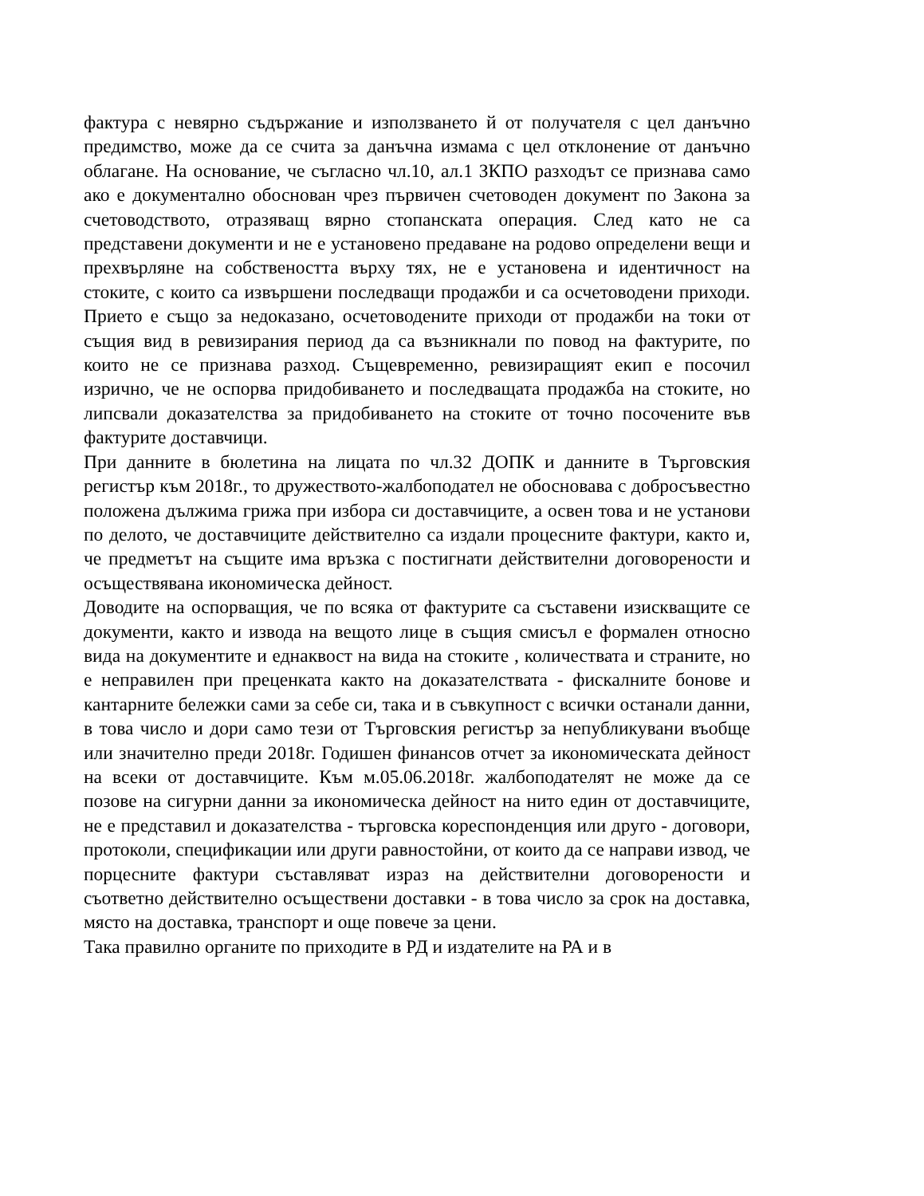фактура с невярно съдържание и използването й от получателя с цел данъчно предимство, може да се счита за данъчна измама с цел отклонение от данъчно облагане. На основание, че съгласно чл.10, ал.1 ЗКПО разходът се признава само ако е документално обоснован чрез първичен счетоводен документ по Закона за счетоводството, отразяващ вярно стопанската операция. След като не са представени документи и не е установено предаване на родово определени вещи и прехвърляне на собствеността върху тях, не е установена и идентичност на стоките, с които са извършени последващи продажби и са осчетоводени приходи. Прието е също за недоказано, осчетоводените приходи от продажби на токи от същия вид в ревизирания период да са възникнали по повод на фактурите, по които не се признава разход. Същевременно, ревизиращият екип е посочил изрично, че не оспорва придобиването и последващата продажба на стоките, но липсвали доказателства за придобиването на стоките от точно посочените във фактурите доставчици.
При данните в бюлетина на лицата по чл.32 ДОПК и данните в Търговския регистър към 2018г., то дружеството-жалбоподател не обосновава с добросъвестно положена дължима грижа при избора си доставчиците, а освен това и не установи по делото, че доставчиците действително са издали процесните фактури, както и, че предметът на същите има връзка с постигнати действителни договорености и осъществявана икономическа дейност.
Доводите на оспорващия, че по всяка от фактурите са съставени изискващите се документи, както и извода на вещото лице в същия смисъл е формален относно вида на документите и еднаквост на вида на стоките , количествата и страните, но е неправилен при преценката както на доказателствата - фискалните бонове и кантарните бележки сами за себе си, така и в съвкупност с всички останали данни, в това число и дори само тези от Търговския регистър за непубликувани въобще или значително преди 2018г. Годишен финансов отчет за икономическата дейност на всеки от доставчиците. Към м.05.06.2018г. жалбоподателят не може да се позове на сигурни данни за икономическа дейност на нито един от доставчиците, не е представил и доказателства - търговска кореспонденция или друго - договори, протоколи, спецификации или други равностойни, от които да се направи извод, че порцесните фактури съставляват израз на действителни договорености и съответно действително осъществени доставки - в това число за срок на доставка, място на доставка, транспорт и още повече за цени.
Така правилно органите по приходите в РД и издателите на РА и в